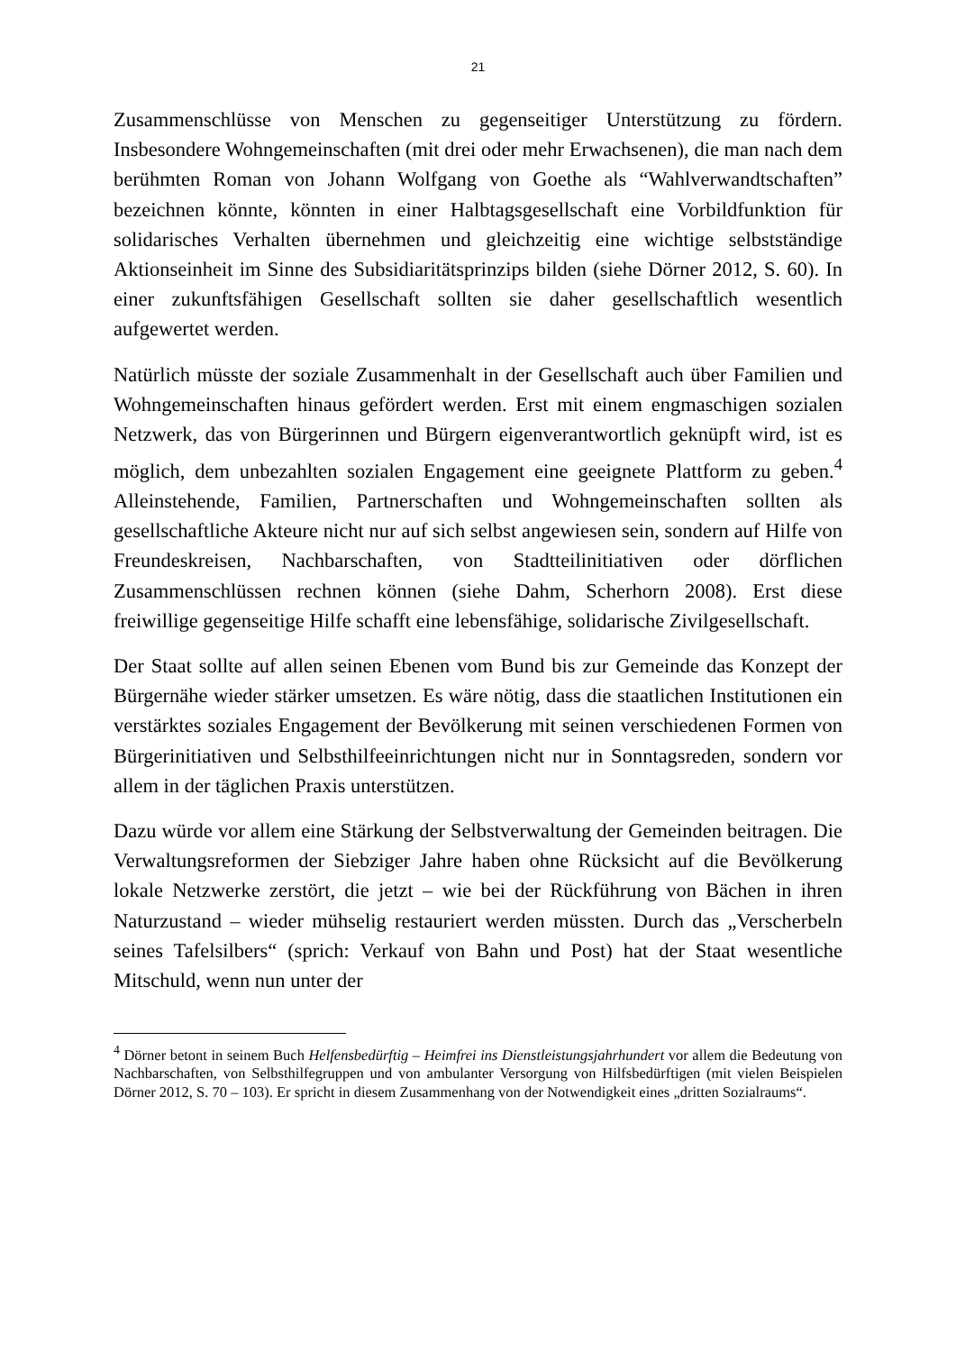21
Zusammenschlüsse von Menschen zu gegenseitiger Unterstützung zu fördern. Insbesondere Wohngemeinschaften (mit drei oder mehr Erwachsenen), die man nach dem berühmten Roman von Johann Wolfgang von Goethe als “Wahlverwandtschaften” bezeichnen könnte, könnten in einer Halbtagsgesellschaft eine Vorbildfunktion für solidarisches Verhalten übernehmen und gleichzeitig eine wichtige selbstständige Aktionseinheit im Sinne des Subsidiaritätsprinzips bilden (siehe Dörner 2012, S. 60). In einer zukunftsfähigen Gesellschaft sollten sie daher gesellschaftlich wesentlich aufgewertet werden.
Natürlich müsste der soziale Zusammenhalt in der Gesellschaft auch über Familien und Wohngemeinschaften hinaus gefördert werden. Erst mit einem engmaschigen sozialen Netzwerk, das von Bürgerinnen und Bürgern eigenverantwortlich geknüpft wird, ist es möglich, dem unbezahlten sozialen Engagement eine geeignete Plattform zu geben.<sup>4</sup> Alleinstehende, Familien, Partnerschaften und Wohngemeinschaften sollten als gesellschaftliche Akteure nicht nur auf sich selbst angewiesen sein, sondern auf Hilfe von Freundeskreisen, Nachbarschaften, von Stadtteilinitiativen oder dörflichen Zusammenschlüssen rechnen können (siehe Dahm, Scherhorn 2008). Erst diese freiwillige gegenseitige Hilfe schafft eine lebensfähige, solidarische Zivilgesellschaft.
Der Staat sollte auf allen seinen Ebenen vom Bund bis zur Gemeinde das Konzept der Bürgernähe wieder stärker umsetzen. Es wäre nötig, dass die staatlichen Institutionen ein verstärktes soziales Engagement der Bevölkerung mit seinen verschiedenen Formen von Bürgerinitiativen und Selbsthilfeeinrichtungen nicht nur in Sonntagsreden, sondern vor allem in der täglichen Praxis unterstützen.
Dazu würde vor allem eine Stärkung der Selbstverwaltung der Gemeinden beitragen. Die Verwaltungsreformen der Siebziger Jahre haben ohne Rücksicht auf die Bevölkerung lokale Netzwerke zerstört, die jetzt – wie bei der Rückführung von Bächen in ihren Naturzustand – wieder mühselig restauriert werden müssten. Durch das „Verscherbeln seines Tafelsilbers“ (sprich: Verkauf von Bahn und Post) hat der Staat wesentliche Mitschuld, wenn nun unter der
<sup>4</sup> Dörner betont in seinem Buch Helfensbedürftig – Heimfrei ins Dienstleistungsjahrhundert vor allem die Bedeutung von Nachbarschaften, von Selbsthilfegruppen und von ambulanter Versorgung von Hilfsbedürftigen (mit vielen Beispielen Dörner 2012, S. 70 – 103). Er spricht in diesem Zusammenhang von der Notwendigkeit eines „dritten Sozialraums“.